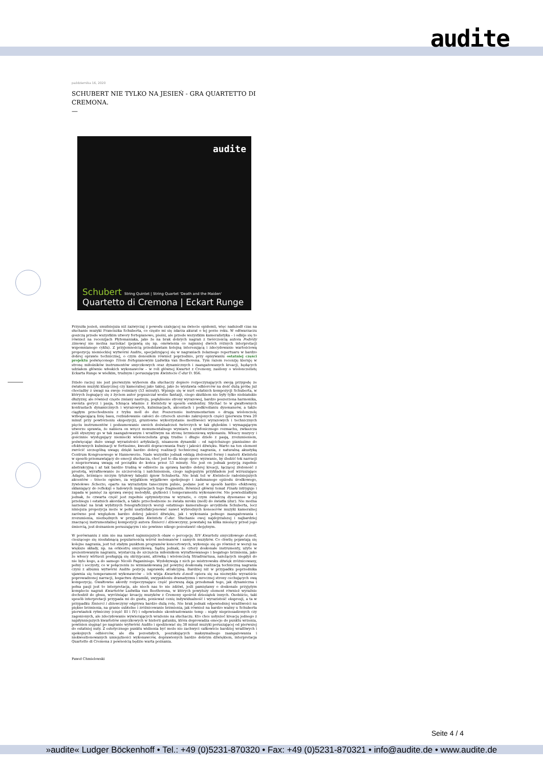audite
października 16, 2020
SCHUBERT NIE TYLKO NA JESIEŃ - GRA QUARTETTO DI CREMONA.
—
audite
Schubert String Quintet | String Quartet 'Death and the Maiden'
Quartetto di Cremona | Eckart Runge
Przyszła jesień, smutniejsza niż zazwyczaj z powodu szalejącej na świecie epidemii, więc nadszedł czas na słuchanie muzyki Franciszka Schuberta, co często mi się zdarza akurat o tej porze roku. W odtwarzaczu goszczą przede wszystkim utwory fortepianowe, pieśni, ale przede wszystkim kameralistyka – i odbije się to również na recenzjach Płytomaniaka, jako że na brak dobrych nagrań z twórczością autora Podróży zimowej nie można narzekać (pojawią się np. omówienia co najmniej dwóch różnych interpretacji wspomnianego cyklu). Z przyjemnością przedstawiam kolejną interesującą i zdecydowanie wartościową propozycję niemieckiej wytwórni Audite, specjalizującej się w nagraniach żelaznego repertuaru w bardzo dobrej oprawie technicznej, o czym donosiłem również poprzednio, przy opisywaniu ostatniej części projektu poświęconego Triom fortepianowym Ludwika van Beethovena. Tym razem recenzję kieruję w stronę miłośników instrumentów smyczkowych oraz dynamicznych i zaangażowanych kreacji, będących udziałem głównie włoskich wykonawców – w roli głównej Kwartet z Cremony, zasilony o wiolonczelistę Eckarta Runge w wielkim, trudnym i poruszającym Kwintecie C-dur D. 956.
Dzieło raczej nie jest pierwszym wyborem dla słuchaczy dopiero rozpoczynających swoją przygodę ze światem muzyki klasycznej czy kameralnej jako takiej, jako że wystawia odbiorców na dość dużą próbę już chociażby z uwagi na swoje rozmiary (53 minuty). Wpisuje się w nurt ostatnich kompozycji Schuberta, w których żegnający się z życiem autor popuszczał wodze fantazji, czego skutkiem nie były tylko niebiańskie dłużyzny, ale również częste zmiany nastroju, pogłębienie strony wyrazowej, bardzo poszerzona harmonika, swoista gorycz i pasja, tchnąca właśnie z Kwintetu w sposób ewidentny. Słychać to w gwałtownych kontrastach dynamicznych i wyrazowych, kulminacjach, akcentach i podkreślaniu dysonansów, a także ciągłym przechodzeniu z trybu moll do dur. Poszerzenie instrumentarium o drugą wiolonczelę wzbogacającą linię basu, rozbudowanie całości do czterech szeroko zakrojonych części (pierwsza trwa 20 minut przy powtórzeniu ekspozycji), gruntowne wykorzystanie możliwości wyrazowych i technicznych pięciu instrumentów i podsumowanie swoich doświadczeń twórczych w tak głębokim i wymagającym utworze sprawia, że nabiera on wręcz monumentalnego wymiaru i symfonicznego rozmachu, zwłaszcza jeśli słyszymy go w tak zaangażowanym i wrażliwym na stronę brzmieniową wykonaniu. Włoscy muzycy i gościnnie występujący niemiecki wiolonczelista grają trudne i długie dzieło z pasją, zrozumieniem, poświęcając dużo uwagi wyrazistości artykulacji, niuansom dynamiki – od najcichszego pianissimo do efektownych kulminacji w fortissimo, kwestii dopracowania frazy i jakości dźwięku. Warto na ten element zwrócić szczególną uwagę dzięki bardzo dobrej realizacji technicznej nagrania, z naturalną akustyką Centrum Kongresowego w Hannowerze. Nade wszystko jednak oddają złożoność formy i materii Kwintetu w sposób przemawiający do emocji słuchacza, choć jest to dla niego spore wyzwanie, by śledzić tok narracji z nieprzerwaną uwagą od początku do końca przez 53 minuty. Nie jest on jednak pozycją zupełnie abstrakcyjną i aż tak bardzo trudną w odbiorze za sprawą bardzo dobrej kreacji, łączącej złożoność z prostotą, wyrafinowanie ze szczerością i natchnieniem, czego najlepszym przykładem jest wzruszające Adagio, brzmiące niczym tytułowy łabędzi śpiew Schuberta. Nie brak też w Kwintecie radośniejszych akcentów – trzecie ogniwo, za wyjątkiem wyjątkowo spokojnego i zadumanego epizodu środkowego, żywiołowe Scherzo, oparte na wyrazistym tanecznym pulsie, podane jest w sposób bardzo efektowny, skłaniający do refleksji o ludowych inspiracjach tego fragmentu. Również główny temat Finału intryguje i zapada w pamięć za sprawą swojej melodyki, giętkości i temperamentu wykonawców. Nie powiedziałbym jednak, że czwarta część jest zupełnie optymistyczna w wyrazie, o czym świadczą dysonanse w jej przebiegu i ostatnich akordach, a także przechodzenie ze świata mroku (moll) do światła (dur). Nie można narzekać na brak wybitnych fonograficznych wersji ostatniego kameralnego arcydzieła Schuberta, lecz niniejsza propozycja może w pełni usatysfakcjonować nawet wybrednych koneserów muzyki kameralnej zarówno pod względem bardzo dobrej jakości dźwięku, jak i wykonania pełnego zaangażowania i zrozumienia, niezbędnych w przypadku Kwintetu C-dur. Słuchanie owej najdojrzalszej i najbardziej znaczącej instrumentalnej kompozycji autora Śmierci i dziewczyny, powstałej na kilka miesięcy przed jego śmiercią, jest doznaniem poruszającym i nie powinno nikogo pozostawić obojętnym.
W porównaniu z nim nie ma nawet najmniejszych obaw o percepcję XIV Kwartetu smyczkowego d-moll, cieszącego się niesłabnącą popularnością wśród melomanów i samych muzyków. Co chwilę pojawiają się kolejne nagrania, jest też stałym punktem programów koncertowych, wykonuje się go również w wersji na większe składy, np. na orkiestrę smyczkową. Sądzę jednak, że cztery doskonałe instrumenty, użyte w prezentowanym nagraniu, wystarczą do szczęścia miłośnikom wyrafinowanego i bogatego brzmienia, jako że włoscy wirtuozi posługują się skrzypcami, altówką i wiolonczelą Stradivariusa, należących niegdyś do nie byle kogo, a do samego Nicolò Paganiniego. Wydobywają z nich po mistrzowsku dźwięk zróżnicowany, pełny i soczysty, co w połączeniu ze wzmiankowaną już powyżej doskonałą realizacją techniczną nagrania czyni z albumu wytwórni Audite pozycję naprawdę atrakcyjną. Bardziej niż w przypadku poprzednika ujawnia się temperament wykonawców – ich wizja Kwartetu d-moll opiera się na niezwykle wyraziście poprowadzonej narracji, bogactwu dynamiki, uwypukleniu dramatyzmu i mrocznej strony cechujących ową kompozycję. Gwałtowne akordy rozpoczynające część pierwszą dają przedsmak tego, jak dynamiczna i pełna pasji jest to interpretacja, ale niech nas to nie zdziwi, jeśli pamiętamy o doskonale przyjętym komplecie nagrań Kwartetów Ludwika van Beethovena, w których powyższy element również wyraźnie dochodził do głosu, wyróżniając kreację muzyków z Cremony spośród dziesiątek innych. Osobiście, taki sposób interpretacji przypada mi do gustu, ponieważ cenię indywidualność i wyrazistość ekspresji, a ta w przypadku Śmierci i dziewczyny odgrywa bardzo dużą rolę. Nie brak jednak odpowiedniej wrażliwości na piękno brzmienia, na granie subtelne i zróżnicowanie brzmienia, jak również na bardzo ważny u Schuberta pierwiastek rytmiczny (część III i IV) i odpowiednie skontrastowanie temp – nigdy nieprzesadzonych czy zagonionych, ale zdecydowanie wywierających wrażenie na słuchaczu. Kto chce usłyszeć kreację jednego z najsłynniejszych kwartetów smyczkowych w historii gatunku, która doprowadza emocje do punktu wrzenia, powinien sięgnąć po nagranie wytwórni Audite i spodziewać się 38 minut muzyki poruszającej od pierwszej do ostatniej nuty. Z estetycznego punktu widzenia być może nie zachwyci całkowicie bardziej wrażliwych i spokojnych odbiorców, ale dla pozostałych, poszukujących maksymalnego zaangażowania i niekwestionowanych umiejętności wykonawców, doprawionych bardzo dobrym dźwiękiem, interpretacja Quartetto di Cremona z pewnością będzie warta poznania.
Paweł Chmielowski
Seite 4 / 4
»audite« Ludger Böckenhoff • Tel.: +49 (0)5231-870320 • Fax: +49 (0)5231-870321 • info@audite.de • www.audite.de